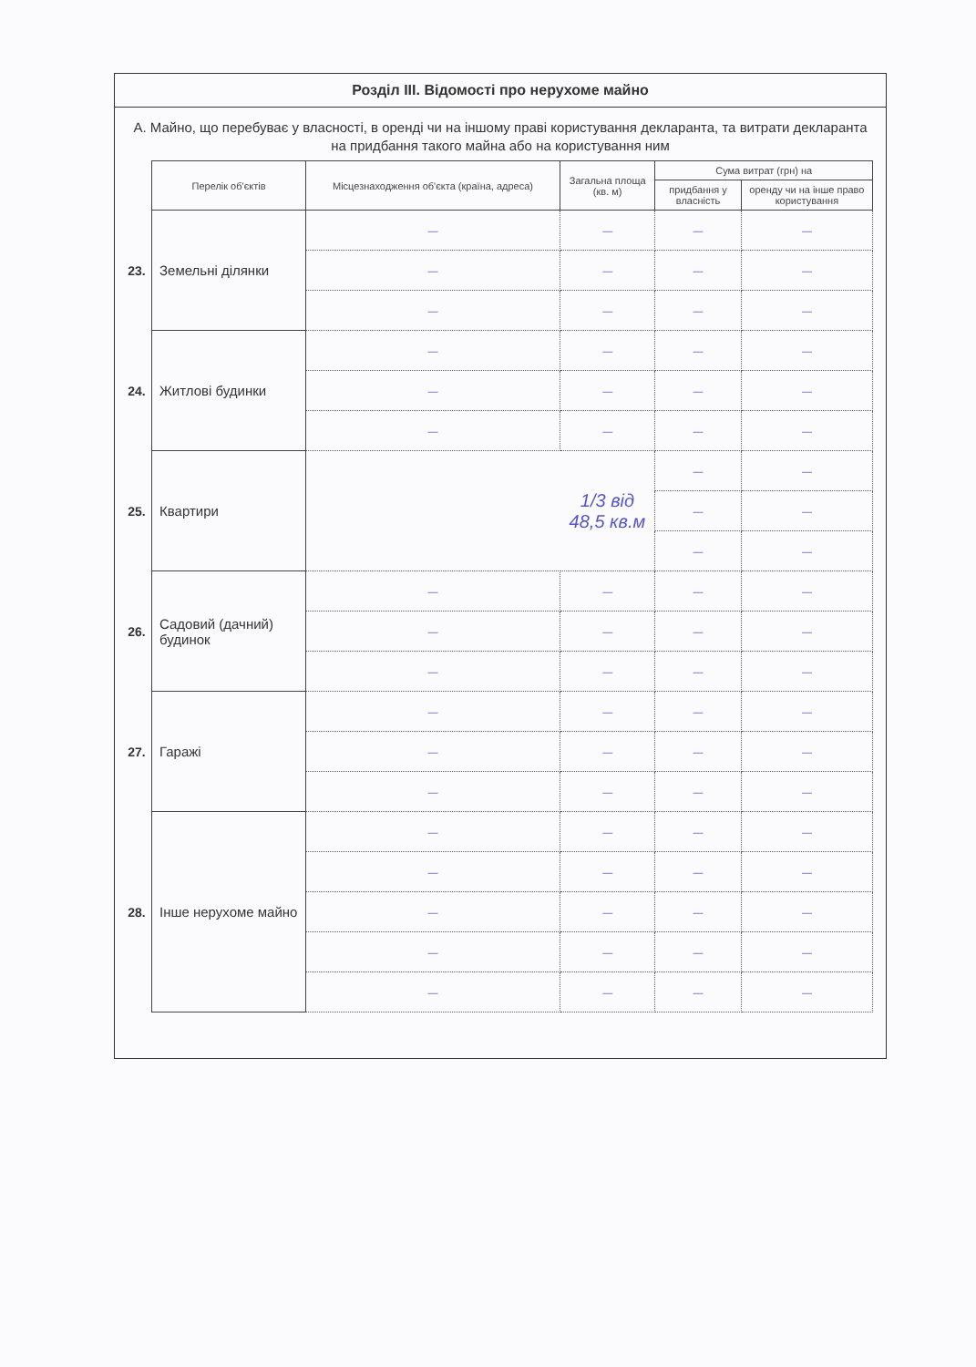Розділ ІІІ. Відомості про нерухоме майно
А. Майно, що перебуває у власності, в оренді чи на іншому праві користування декларанта, та витрати декларанта на придбання такого майна або на користування ним
| | Перелік об'єктів | Місцезнаходження об'єкта (країна, адреса) | Загальна площа (кв. м) | Сума витрат (грн) на | |
| | | | | придбання у власність | оренду чи на інше право користування |
| 23. | Земельні ділянки | — | — | — | — |
| | | — | — | — | — |
| | | — | — | — | — |
| 24. | Житлові будинки | — | — | — | — |
| | | — | — | — | — |
| | | — | — | — | — |
| 25. | Квартири | | 1/3 від 48,5 кв.м | — | — |
| | | | | — | — |
| | | | | — | — |
| 26. | Садовий (дачний) будинок | — | — | — | — |
| | | — | — | — | — |
| | | — | — | — | — |
| 27. | Гаражі | — | — | — | — |
| | | — | — | — | — |
| | | — | — | — | — |
| 28. | Інше нерухоме майно | — | — | — | — |
| | | — | — | — | — |
| | | — | — | — | — |
| | | — | — | — | — |
| | | — | — | — | — |